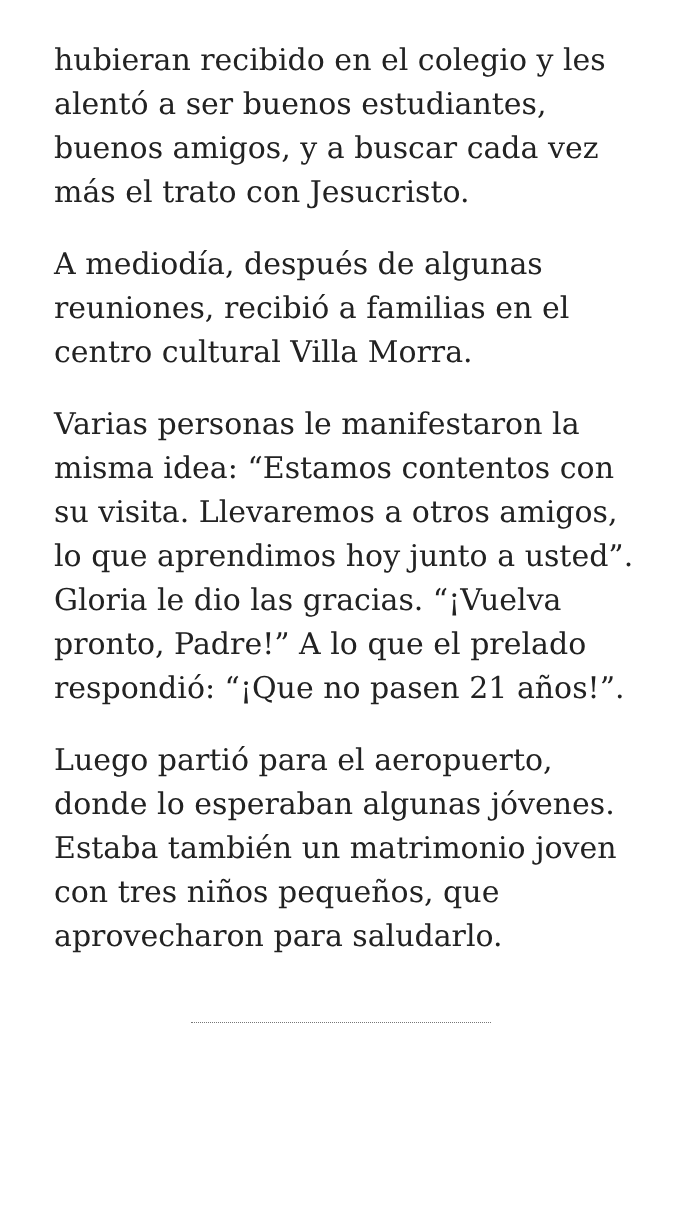hubieran recibido en el colegio y les alentó a ser buenos estudiantes, buenos amigos, y a buscar cada vez más el trato con Jesucristo.
A mediodía, después de algunas reuniones, recibió a familias en el centro cultural Villa Morra.
Varias personas le manifestaron la misma idea: “Estamos contentos con su visita. Llevaremos a otros amigos, lo que aprendimos hoy junto a usted”. Gloria le dio las gracias. “¡Vuelva pronto, Padre!” A lo que el prelado respondió: “¡Que no pasen 21 años!”.
Luego partió para el aeropuerto, donde lo esperaban algunas jóvenes. Estaba también un matrimonio joven con tres niños pequeños, que aprovecharon para saludarlo.